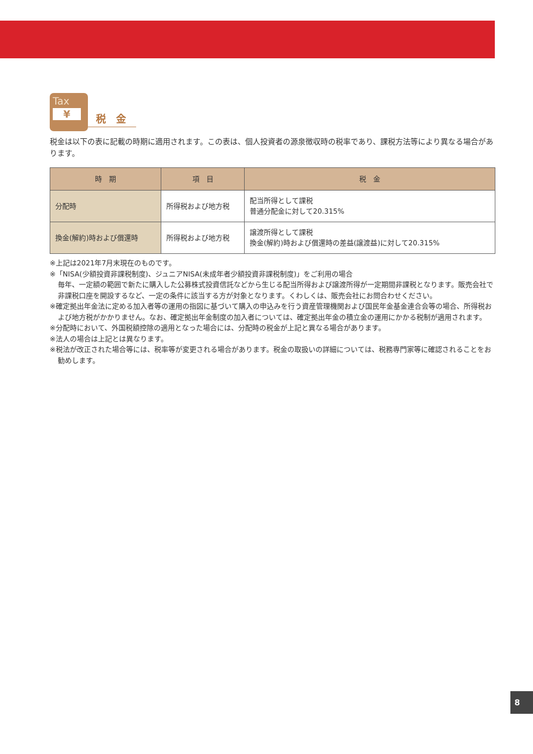Tax
¥
税　金
税金は以下の表に記載の時期に適用されます。この表は、個人投資者の源泉徴収時の税率であり、課税方法等により異なる場合があります。
| 時 期 | 項 目 | 税 金 |
| --- | --- | --- |
| 分配時 | 所得税および地方税 | 配当所得として課税 普通分配金に対して20.315% |
| 換金(解約)時および償還時 | 所得税および地方税 | 譲渡所得として課税 換金(解約)時および償還時の差益(譲渡益)に対して20.315% |
※上記は2021年7月末現在のものです。
※「NISA(少額投資非課税制度)、ジュニアNISA(未成年者少額投資非課税制度)」をご利用の場合
毎年、一定額の範囲で新たに購入した公募株式投資信託などから生じる配当所得および譲渡所得が一定期間非課税となります。販売会社で非課税口座を開設するなど、一定の条件に該当する方が対象となります。くわしくは、販売会社にお問合わせください。
※確定拠出年金法に定める加入者等の運用の指図に基づいて購入の申込みを行う資産管理機関および国民年金基金連合会等の場合、所得税および地方税がかかりません。なお、確定拠出年金制度の加入者については、確定拠出年金の積立金の運用にかかる税制が適用されます。
※分配時において、外国税額控除の適用となった場合には、分配時の税金が上記と異なる場合があります。
※法人の場合は上記とは異なります。
※税法が改正された場合等には、税率等が変更される場合があります。税金の取扱いの詳細については、税務専門家等に確認されることをお勧めします。
8